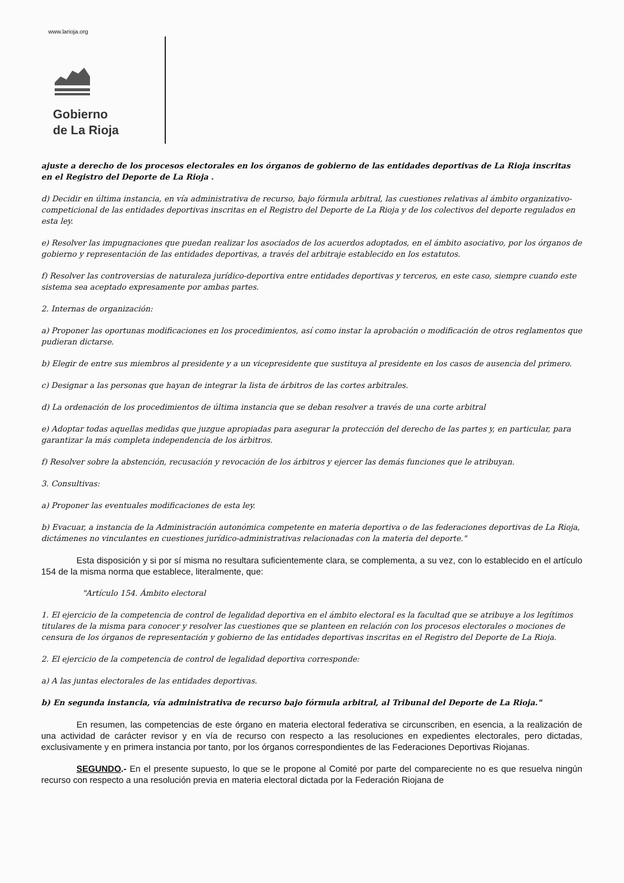www.larioja.org
Gobierno
de La Rioja
ajuste a derecho de los procesos electorales en los órganos de gobierno de las entidades deportivas de La Rioja inscritas en el Registro del Deporte de La Rioja .
d) Decidir en última instancia, en vía administrativa de recurso, bajo fórmula arbitral, las cuestiones relativas al ámbito organizativo-competicional de las entidades deportivas inscritas en el Registro del Deporte de La Rioja y de los colectivos del deporte regulados en esta ley.
e) Resolver las impugnaciones que puedan realizar los asociados de los acuerdos adoptados, en el ámbito asociativo, por los órganos de gobierno y representación de las entidades deportivas, a través del arbitraje establecido en los estatutos.
f) Resolver las controversias de naturaleza jurídico-deportiva entre entidades deportivas y terceros, en este caso, siempre cuando este sistema sea aceptado expresamente por ambas partes.
2. Internas de organización:
a) Proponer las oportunas modificaciones en los procedimientos, así como instar la aprobación o modificación de otros reglamentos que pudieran dictarse.
b) Elegir de entre sus miembros al presidente y a un vicepresidente que sustituya al presidente en los casos de ausencia del primero.
c) Designar a las personas que hayan de integrar la lista de árbitros de las cortes arbitrales.
d) La ordenación de los procedimientos de última instancia que se deban resolver a través de una corte arbitral
e) Adoptar todas aquellas medidas que juzgue apropiadas para asegurar la protección del derecho de las partes y, en particular, para garantizar la más completa independencia de los árbitros.
f) Resolver sobre la abstención, recusación y revocación de los árbitros y ejercer las demás funciones que le atribuyan.
3. Consultivas:
a) Proponer las eventuales modificaciones de esta ley.
b) Evacuar, a instancia de la Administración autonómica competente en materia deportiva o de las federaciones deportivas de La Rioja, dictámenes no vinculantes en cuestiones jurídico-administrativas relacionadas con la materia del deporte."
Esta disposición y si por sí misma no resultara suficientemente clara, se complementa, a su vez, con lo establecido en el artículo 154 de la misma norma que establece, literalmente, que:
"Artículo 154. Ámbito electoral
1. El ejercicio de la competencia de control de legalidad deportiva en el ámbito electoral es la facultad que se atribuye a los legítimos titulares de la misma para conocer y resolver las cuestiones que se planteen en relación con los procesos electorales o mociones de censura de los órganos de representación y gobierno de las entidades deportivas inscritas en el Registro del Deporte de La Rioja.
2. El ejercicio de la competencia de control de legalidad deportiva corresponde:
a) A las juntas electorales de las entidades deportivas.
b) En segunda instancia, vía administrativa de recurso bajo fórmula arbitral, al Tribunal del Deporte de La Rioja."
En resumen, las competencias de este órgano en materia electoral federativa se circunscriben, en esencia, a la realización de una actividad de carácter revisor y en vía de recurso con respecto a las resoluciones en expedientes electorales, pero dictadas, exclusivamente y en primera instancia por tanto, por los órganos correspondientes de las Federaciones Deportivas Riojanas.
SEGUNDO.- En el presente supuesto, lo que se le propone al Comité por parte del compareciente no es que resuelva ningún recurso con respecto a una resolución previa en materia electoral dictada por la Federación Riojana de